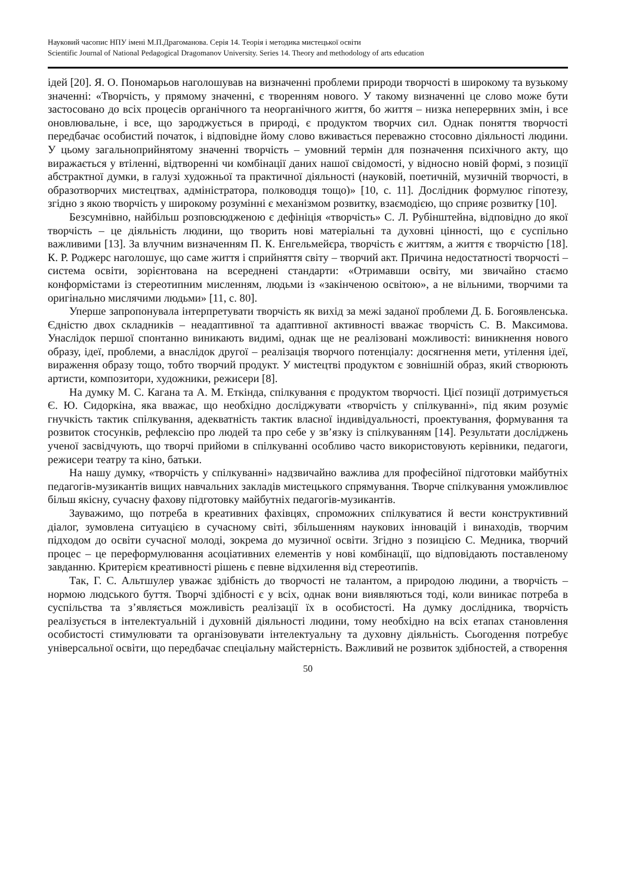Науковий часопис НПУ імені М.П.Драгоманова. Серія 14. Теорія і методика мистецької освіти
Scientific Journal of National Pedagogical Dragomanov University. Series 14. Theory and methodology of arts education
ідей [20]. Я. О. Пономарьов наголошував на визначенні проблеми природи творчості в широкому та вузькому значенні: «Творчість, у прямому значенні, є творенням нового. У такому визначенні це слово може бути застосовано до всіх процесів органічного та неорганічного життя, бо життя – низка неперервних змін, і все оновлювальне, і все, що зароджується в природі, є продуктом творчих сил. Однак поняття творчості передбачає особистий початок, і відповідне йому слово вживається переважно стосовно діяльності людини. У цьому загальноприйнятому значенні творчість – умовний термін для позначення психічного акту, що виражається у втіленні, відтворенні чи комбінації даних нашої свідомості, у відносно новій формі, з позиції абстрактної думки, в галузі художньої та практичної діяльності (науковій, поетичній, музичній творчості, в образотворчих мистецтвах, адміністратора, полководця тощо)» [10, с. 11]. Дослідник формулює гіпотезу, згідно з якою творчість у широкому розумінні є механізмом розвитку, взаємодією, що сприяє розвитку [10].
Безсумнівно, найбільш розповсюдженою є дефініція «творчість» С. Л. Рубінштейна, відповідно до якої творчість – це діяльність людини, що творить нові матеріальні та духовні цінності, що є суспільно важливими [13]. За влучним визначенням П. К. Енгельмейєра, творчість є життям, а життя є творчістю [18]. К. Р. Роджерс наголошує, що саме життя і сприйняття світу – творчий акт. Причина недостатності творчості – система освіти, зорієнтована на всереднені стандарти: «Отримавши освіту, ми звичайно стаємо конформістами із стереотипним мисленням, людьми із «закінченою освітою», а не вільними, творчими та оригінально мислячими людьми» [11, с. 80].
Уперше запропонувала інтерпретувати творчість як вихід за межі заданої проблеми Д. Б. Богоявленська. Єдністю двох складників – неадаптивної та адаптивної активності вважає творчість С. В. Максимова. Унаслідок першої спонтанно виникають видимі, однак ще не реалізовані можливості: виникнення нового образу, ідеї, проблеми, а внаслідок другої – реалізація творчого потенціалу: досягнення мети, утілення ідеї, вираження образу тощо, тобто творчий продукт. У мистецтві продуктом є зовнішній образ, який створюють артисти, композитори, художники, режисери [8].
На думку М. С. Кагана та А. М. Еткінда, спілкування є продуктом творчості. Цієї позиції дотримується Є. Ю. Сидоркіна, яка вважає, що необхідно досліджувати «творчість у спілкуванні», під яким розуміє гнучкість тактик спілкування, адекватність тактик власної індивідуальності, проектування, формування та розвиток стосунків, рефлексію про людей та про себе у зв’язку із спілкуванням [14]. Результати досліджень ученої засвідчують, що творчі прийоми в спілкуванні особливо часто використовують керівники, педагоги, режисери театру та кіно, батьки.
На нашу думку, «творчість у спілкуванні» надзвичайно важлива для професійної підготовки майбутніх педагогів-музикантів вищих навчальних закладів мистецького спрямування. Творче спілкування уможливлює більш якісну, сучасну фахову підготовку майбутніх педагогів-музикантів.
Зауважимо, що потреба в креативних фахівцях, спроможних спілкуватися й вести конструктивний діалог, зумовлена ситуацією в сучасному світі, збільшенням наукових інновацій і винаходів, творчим підходом до освіти сучасної молоді, зокрема до музичної освіти. Згідно з позицією С. Медника, творчий процес – це переформулювання асоціативних елементів у нові комбінації, що відповідають поставленому завданню. Критерієм креативності рішень є певне відхилення від стереотипів.
Так, Г. С. Альтшулер уважає здібність до творчості не талантом, а природою людини, а творчість – нормою людського буття. Творчі здібності є у всіх, однак вони виявляються тоді, коли виникає потреба в суспільства та з’являється можливість реалізації їх в особистості. На думку дослідника, творчість реалізується в інтелектуальній і духовній діяльності людини, тому необхідно на всіх етапах становлення особистості стимулювати та організовувати інтелектуальну та духовну діяльність. Сьогодення потребує універсальної освіти, що передбачає спеціальну майстерність. Важливий не розвиток здібностей, а створення
50